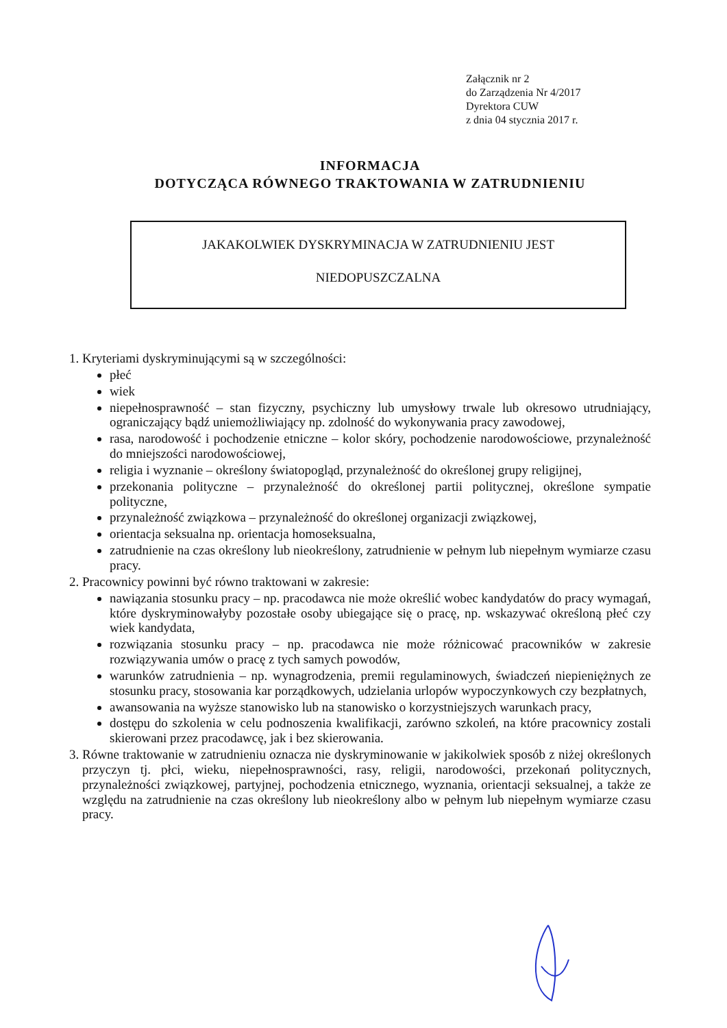Załącznik nr 2
do Zarządzenia Nr 4/2017
Dyrektora CUW
z dnia 04 stycznia 2017 r.
INFORMACJA
DOTYCZĄCA RÓWNEGO TRAKTOWANIA W ZATRUDNIENIU
JAKAKOLWIEK DYSKRYMINACJA W ZATRUDNIENIU JEST
NIEDOPUSZCZALNA
1. Kryteriami dyskryminującymi są w szczególności:
płeć
wiek
niepełnosprawność – stan fizyczny, psychiczny lub umysłowy trwale lub okresowo utrudniający, ograniczający bądź uniemożliwiający np. zdolność do wykonywania pracy zawodowej,
rasa, narodowość i pochodzenie etniczne – kolor skóry, pochodzenie narodowościowe, przynależność do mniejszości narodowościowej,
religia i wyznanie – określony światopogląd, przynależność do określonej grupy religijnej,
przekonania polityczne – przynależność do określonej partii politycznej, określone sympatie polityczne,
przynależność związkowa – przynależność do określonej organizacji związkowej,
orientacja seksualna np. orientacja homoseksualna,
zatrudnienie na czas określony lub nieokreślony, zatrudnienie w pełnym lub niepełnym wymiarze czasu pracy.
2. Pracownicy powinni być równo traktowani w zakresie:
nawiązania stosunku pracy – np. pracodawca nie może określić wobec kandydatów do pracy wymagań, które dyskryminowałyby pozostałe osoby ubiegające się o pracę, np. wskazywać określoną płeć czy wiek kandydata,
rozwiązania stosunku pracy – np. pracodawca nie może różnicować pracowników w zakresie rozwiązywania umów o pracę z tych samych powodów,
warunków zatrudnienia – np. wynagrodzenia, premii regulaminowych, świadczeń niepieniężnych ze stosunku pracy, stosowania kar porządkowych, udzielania urlopów wypoczynkowych czy bezpłatnych,
awansowania na wyższe stanowisko lub na stanowisko o korzystniejszych warunkach pracy,
dostępu do szkolenia w celu podnoszenia kwalifikacji, zarówno szkoleń, na które pracownicy zostali skierowani przez pracodawcę, jak i bez skierowania.
3. Równe traktowanie w zatrudnieniu oznacza nie dyskryminowanie w jakikolwiek sposób z niżej określonych przyczyn tj. płci, wieku, niepełnosprawności, rasy, religii, narodowości, przekonań politycznych, przynależności związkowej, partyjnej, pochodzenia etnicznego, wyznania, orientacji seksualnej, a także ze względu na zatrudnienie na czas określony lub nieokreślony albo w pełnym lub niepełnym wymiarze czasu pracy.